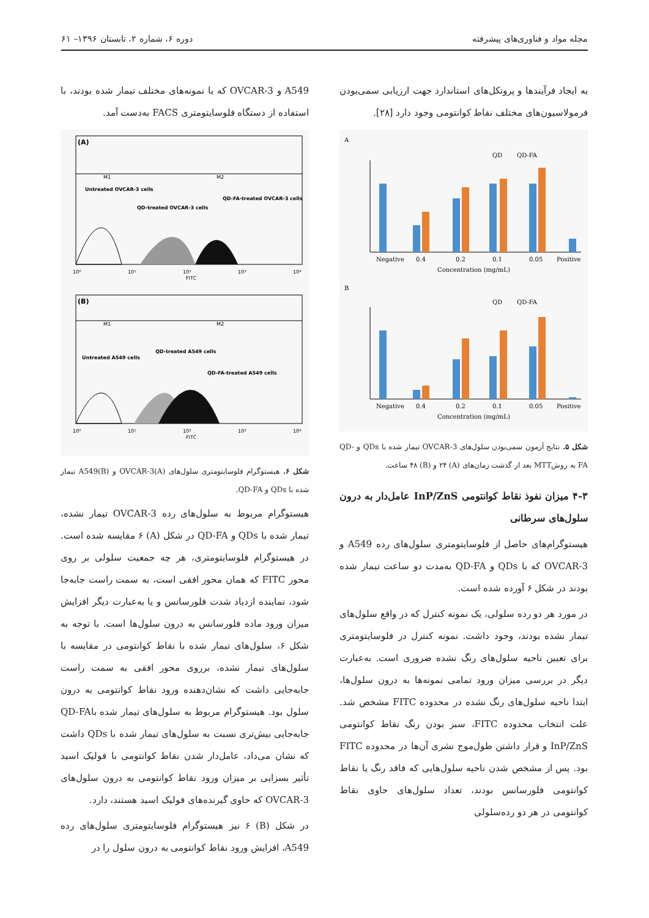مجله مواد و فناوری‌های پیشرفته دوره ۶، شماره ۲، تابستان ۱۳۹۶– ۶۱
به ایجاد فرآیندها و پروتکل‌های استاندارد جهت ارزیابی سمی‌بودن فرمولاسیون‌های مختلف نقاط کوانتومی وجود دارد [۲۸].
A
QD
QD-FA
Negative
0.4
0.2
0.1
0.05
Positive
Concentration (mg/mL)
B
QD
QD-FA
Negative
0.4
0.2
0.1
0.05
Positive
Concentration (mg/mL)
شکل ۵. نتایج آزمون سمی‌بودن سلول‌های OVCAR-3 تیمار شده با QDs و QD-FA به روشMTT بعد از گذشت زمان‌های (A) ۲۴ و (B) ۴۸ ساعت.
۴-۳ میزان نفوذ نقاط کوانتومی InP/ZnS عامل‌دار به درون سلول‌های سرطانی
هیستوگرام‌های حاصل از فلوسایتومتری سلول‌های رده A549 و OVCAR-3 که با QDs و QD-FA به‌مدت دو ساعت تیمار شده بودند در شکل ۶ آورده شده است.
در مورد هر دو رده سلولی، یک نمونه کنترل که در واقع سلول‌های تیمار نشده بودند، وجود داشت. نمونه کنترل در فلوسایتومتری برای تعیین ناحیه سلول‌های رنگ نشده ضروری است. به‌عبارت دیگر در بررسی میزان ورود تمامی نمونه‌ها به درون سلول‌ها، ابتدا ناحیه سلول‌های رنگ نشده در محدوده FITC مشخص شد. علت انتخاب محدوده FITC، سبز بودن رنگ نقاط کوانتومی InP/ZnS و قرار داشتن طول‌موج نشری آن‌ها در محدوده FITC بود. پس از مشخص شدن ناحیه سلول‌هایی که فاقد رنگ یا نقاط کوانتومی فلورسانس بودند، تعداد سلول‌های حاوی نقاط کوانتومی در هر دو رده‌سلولی
A549 و OVCAR-3 که با نمونه‌های مختلف تیمار شده بودند، با استفاده از دستگاه فلوسایتومتری FACS به‌دست آمد.
(A)
M1
M2
Untreated OVCAR-3 cells
QD-treated OVCAR-3 cells
QD-FA-treated OVCAR-3 cells
10⁰
10¹
10²
10³
10⁴
FITC
(B)
M1
M2
Untreated A549 cells
QD-treated A549 cells
QD-FA-treated A549 cells
10⁰
10¹
10²
10³
10⁴
FITC
شکل ۶. هیستوگرام فلوسایتومتری سلول‌های OVCAR-3(A) و A549(B) تیمار شده با QDs و QD-FA.
هیستوگرام مربوط به سلول‌های رده OVCAR-3 تیمار نشده، تیمار شده با QDs و QD-FA در شکل (A) ۶ مقایسه شده است. در هیستوگرام فلوسایتومتری، هر چه جمعیت سلولی بر روی محور FITC که همان محور افقی است، به سمت راست جابه‌جا شود، نماینده ازدیاد شدت فلورسانس و یا به‌عبارت دیگر افزایش میزان ورود ماده فلورسانس به درون سلول‌ها است. با توجه به شکل ۶، سلول‌های تیمار شده با نقاط کوانتومی در مقایسه با سلول‌های تیمار نشده، برروی محور افقی به سمت راست جابه‌جایی داشت که نشان‌دهنده ورود نقاط کوانتومی به درون سلول بود. هیستوگرام مربوط به سلول‌های تیمار شده باQD-FA جابه‌جایی بیش‌تری نسبت به سلول‌های تیمار شده با QDs داشت که نشان می‌داد، عامل‌دار شدن نقاط کوانتومی با فولیک اسید تأثیر بسزایی بر میزان ورود نقاط کوانتومی به درون سلول‌های OVCAR-3 که حاوی گیرنده‌های فولیک اسید هستند، دارد.
در شکل (B) ۶ نیز هیستوگرام فلوسایتومتری سلول‌های رده A549، افزایش ورود نقاط کوانتومی به درون سلول را در